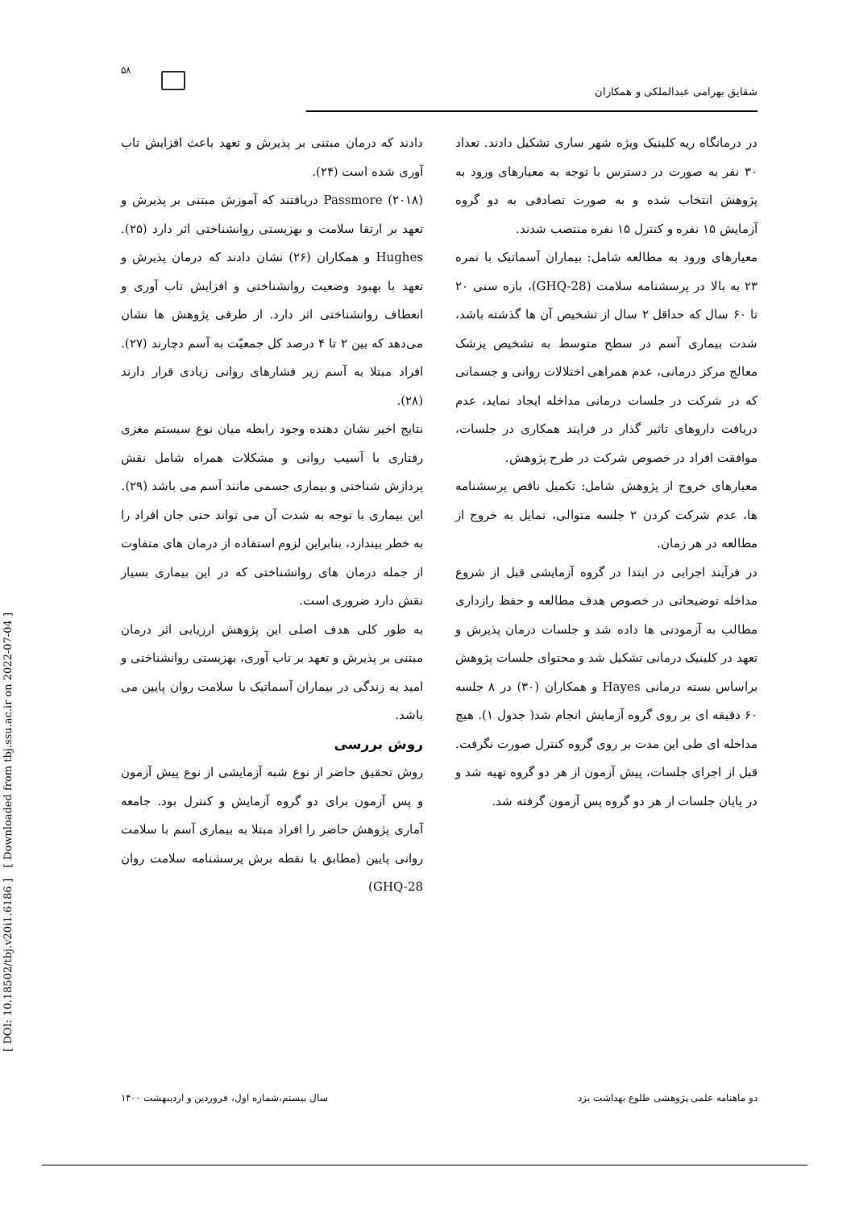۵۸
شقایق بهرامی عبدالملکی و همکاران
دادند که درمان مبتنی بر پذیرش و تعهد باعث افزایش تاب آوری شده است (۲۴).
Passmore (۲۰۱۸) دریافتند که آموزش مبتنی بر پذیرش و تعهد بر ارتقا سلامت و بهزیستی روانشناختی اثر دارد (۲۵). Hughes و همکاران (۲۶) نشان دادند که درمان پذیرش و تعهد با بهبود وضعیت روانشناختی و افزایش تاب آوری و انعطاف روانشناختی اثر دارد. از طرفی پژوهش ها نشان می‌دهد که بین ۲ تا ۴ درصد کل جمعیّت به آسم دچارند (۲۷). افراد مبتلا به آسم زیر فشارهای روانی زیادی قرار دارند (۲۸).
نتایج اخیر نشان دهنده وجود رابطه میان نوع سیستم مغزی رفتاری با آسیب روانی و مشکلات همراه شامل نقش پردازش شناختی و بیماری جسمی مانند آسم می باشد (۲۹).
این بیماری با توجه به شدت آن می تواند حتی جان افراد را به خطر بیندازد، بنابراین لزوم استفاده از درمان های متفاوت از جمله درمان های روانشناختی که در این بیماری بسیار نقش دارد ضروری است.
به طور کلی هدف اصلی این پژوهش ارزیابی اثر درمان مبتنی بر پذیرش و تعهد بر تاب آوری، بهزیستی روانشناختی و امید به زندگی در بیماران آسماتیک با سلامت روان پایین می باشد.
روش بررسی
روش تحقیق حاضر از نوع شبه آزمایشی از نوع پیش آزمون و پس آزمون برای دو گروه آزمایش و کنترل بود. جامعه آماری پژوهش حاضر را افراد مبتلا به بیماری آسم با سلامت روانی پایین (مطابق با نقطه برش پرسشنامه سلامت روان GHQ-28)
در درمانگاه ریه کلینیک ویژه شهر ساری تشکیل دادند. تعداد ۳۰ نفر به صورت در دسترس با توجه به معیارهای ورود به پژوهش انتخاب شده و به صورت تصادفی به دو گروه آزمایش ۱۵ نفره و کنترل ۱۵ نفره منتصب شدند.
معیارهای ورود به مطالعه شامل: بیماران آسماتیک با نمره ۲۳ به بالا در پرسشنامه سلامت (GHQ-28)، بازه سنی ۲۰ تا ۶۰ سال که حداقل ۲ سال از تشخیص آن ها گذشته باشد، شدت بیماری آسم در سطح متوسط به تشخیص پزشک معالج مرکز درمانی، عدم همراهی اختلالات روانی و جسمانی که در شرکت در جلسات درمانی مداخله ایجاد نماید، عدم دریافت داروهای تاثیر گذار در فرایند همکاری در جلسات، موافقت افراد در خصوص شرکت در طرح پژوهش.
معیارهای خروج از پژوهش شامل: تکمیل ناقص پرسشنامه ها، عدم شرکت کردن ۲ جلسه متوالی، تمایل به خروج از مطالعه در هر زمان.
در فرآیند اجرایی در ابتدا در گروه آزمایشی قبل از شروع مداخله توضیحاتی در خصوص هدف مطالعه و حفظ رازداری مطالب به آزمودنی ها داده شد و جلسات درمان پذیرش و تعهد در کلینیک درمانی تشکیل شد و محتوای جلسات پژوهش براساس بسته درمانی Hayes و همکاران (۳۰) در ۸ جلسه ۶۰ دقیقه ای بر روی گروه آزمایش انجام شد( جدول ۱). هیچ مداخله ای طی این مدت بر روی گروه کنترل صورت نگرفت. قبل از اجرای جلسات، پیش آزمون از هر دو گروه تهیه شد و در پایان جلسات از هر دو گروه پس آزمون گرفته شد.
[ Downloaded from tbj.ssu.ac.ir on 2022-07-04 ]
[ DOI: 10.18502/tbj.v20i1.6186 ]
دو ماهنامه علمی پژوهشی طلوع بهداشت یزد سال بیستم،شماره اول، فروردین و اردیبهشت ۱۴۰۰